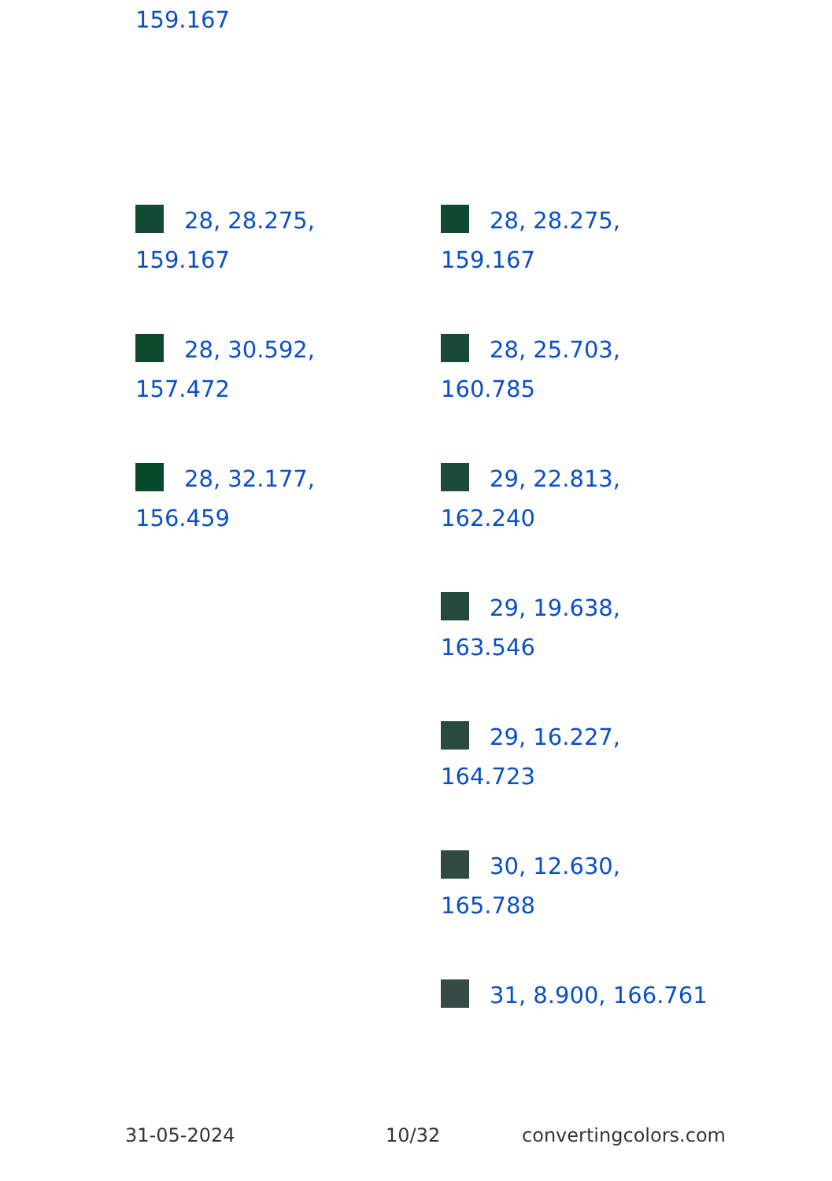159.167
28, 28.275, 159.167
28, 30.592, 157.472
28, 32.177, 156.459
28, 28.275, 159.167
28, 25.703, 160.785
29, 22.813, 162.240
29, 19.638, 163.546
29, 16.227, 164.723
30, 12.630, 165.788
31, 8.900, 166.761
31-05-2024 10/32 convertingcolors.com